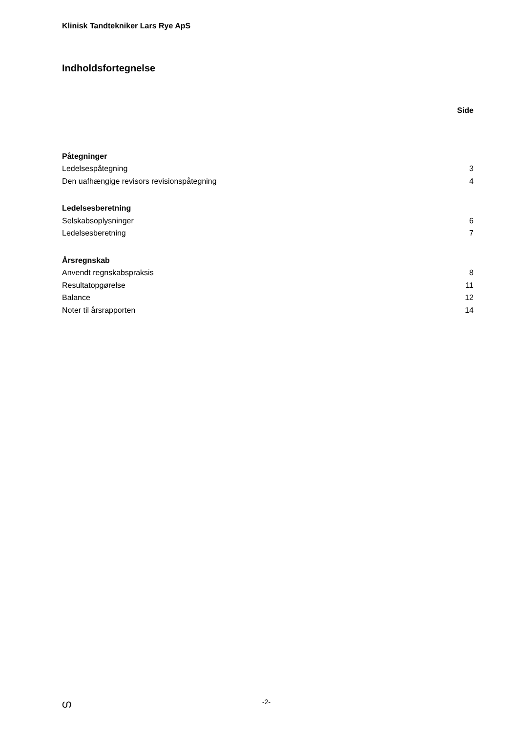Klinisk Tandtekniker Lars Rye ApS
Indholdsfortegnelse
Side
| Påtegninger | |
| Ledelsespåtegning | 3 |
| Den uafhængige revisors revisionspåtegning | 4 |
| Ledelsesberetning | |
| Selskabsoplysninger | 6 |
| Ledelsesberetning | 7 |
| Årsregnskab | |
| Anvendt regnskabspraksis | 8 |
| Resultatopgørelse | 11 |
| Balance | 12 |
| Noter til årsrapporten | 14 |
ഗ -2-